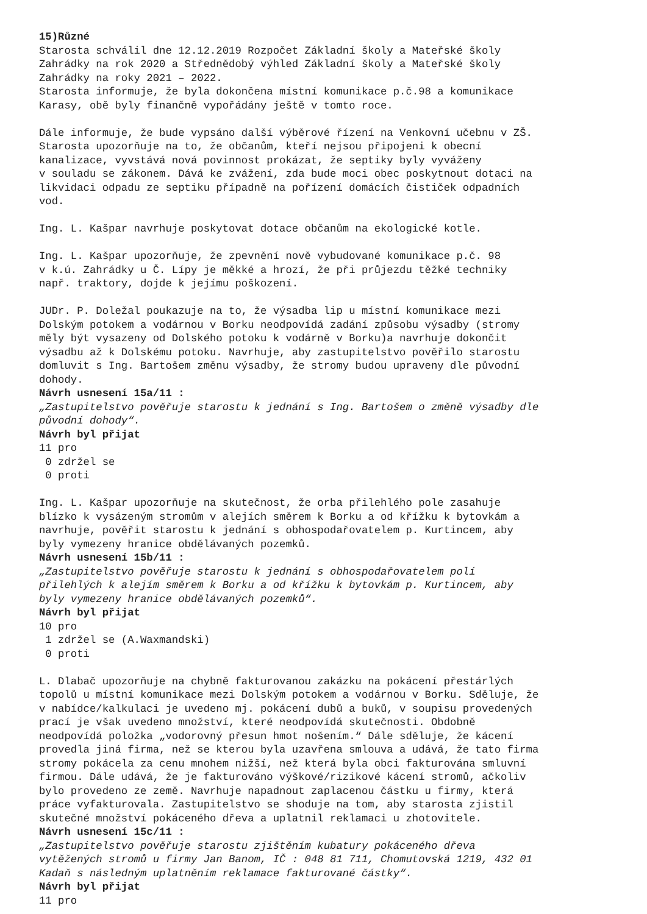15)Různé Starosta schválil dne 12.12.2019 Rozpočet Základní školy a Mateřské školy Zahrádky na rok 2020 a Střednědobý výhled Základní školy a Mateřské školy Zahrádky na roky 2021 – 2022. Starosta informuje, že byla dokončena místní komunikace p.č.98 a komunikace Karasy, obě byly finančně vypořádány ještě v tomto roce. Dále informuje, že bude vypsáno další výběrové řízení na Venkovní učebnu v ZŠ. Starosta upozorňuje na to, že občanům, kteří nejsou připojeni k obecní kanalizace, vyvstává nová povinnost prokázat, že septiky byly vyváženy v souladu se zákonem. Dává ke zvážení, zda bude moci obec poskytnout dotaci na likvidaci odpadu ze septiku případně na pořízení domácích čističek odpadních vod. Ing. L. Kašpar navrhuje poskytovat dotace občanům na ekologické kotle. Ing. L. Kašpar upozorňuje, že zpevnění nově vybudované komunikace p.č. 98 v k.ú. Zahrádky u Č. Lípy je měkké a hrozí, že při průjezdu těžké techniky např. traktory, dojde k jejímu poškození. JUDr. P. Doležal poukazuje na to, že výsadba lip u místní komunikace mezi Dolským potokem a vodárnou v Borku neodpovídá zadání způsobu výsadby (stromy měly být vysazeny od Dolského potoku k vodárně v Borku)a navrhuje dokončit výsadbu až k Dolskému potoku. Navrhuje, aby zastupitelstvo pověřilo starostu domluvit s Ing. Bartošem změnu výsadby, že stromy budou upraveny dle původní dohody. Návrh usnesení 15a/11 : „Zastupitelstvo pověřuje starostu k jednání s Ing. Bartošem o změně výsadby dle původní dohody“. Návrh byl přijat 11 pro 0 zdržel se 0 proti Ing. L. Kašpar upozorňuje na skutečnost, že orba přilehlého pole zasahuje blízko k vysázeným stromům v alejích směrem k Borku a od křížku k bytovkám a navrhuje, pověřit starostu k jednání s obhospodařovatelem p. Kurtincem, aby byly vymezeny hranice obdělávaných pozemků. Návrh usnesení 15b/11 : „Zastupitelstvo pověřuje starostu k jednání s obhospodařovatelem polí přilehlých k alejím směrem k Borku a od křížku k bytovkám p. Kurtincem, aby byly vymezeny hranice obdělávaných pozemků“. Návrh byl přijat 10 pro 1 zdržel se (A.Waxmandski) 0 proti L. Dlabač upozorňuje na chybně fakturovanou zakázku na pokácení přestárlých topolů u místní komunikace mezi Dolským potokem a vodárnou v Borku. Sděluje, že v nabídce/kalkulaci je uvedeno mj. pokácení dubů a buků, v soupisu provedených prací je však uvedeno množství, které neodpovídá skutečnosti. Obdobně neodpovídá položka „vodorovný přesun hmot nošením.“ Dále sděluje, že kácení provedla jiná firma, než se kterou byla uzavřena smlouva a udává, že tato firma stromy pokácela za cenu mnohem nižší, než která byla obci fakturována smluvní firmou. Dále udává, že je fakturováno výškové/rizikové kácení stromů, ačkoliv bylo provedeno ze země. Navrhuje napadnout zaplacenou částku u firmy, která práce vyfakturovala. Zastupitelstvo se shoduje na tom, aby starosta zjistil skutečné množství pokáceného dřeva a uplatnil reklamaci u zhotovitele. Návrh usnesení 15c/11 : „Zastupitelstvo pověřuje starostu zjištěním kubatury pokáceného dřeva vytěžených stromů u firmy Jan Banom, IČ : 048 81 711, Chomutovská 1219, 432 01 Kadaň s následným uplatněním reklamace fakturované částky“. Návrh byl přijat 11 pro